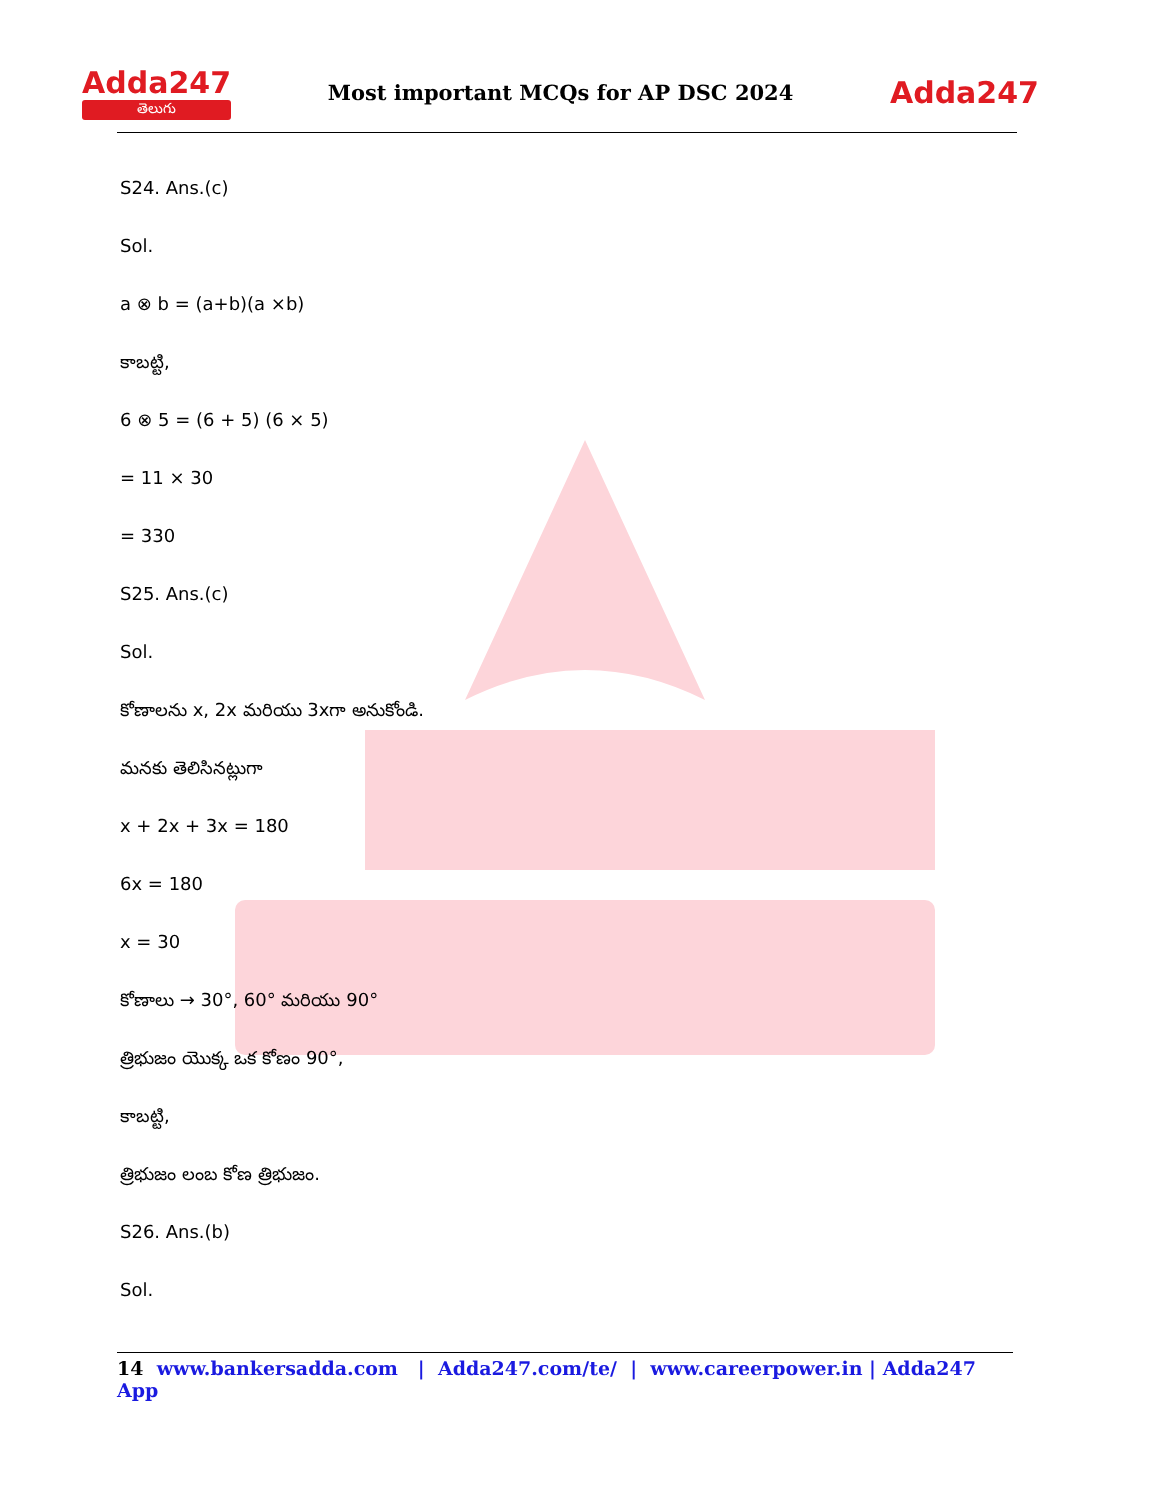Adda247
తెలుగు
Most important MCQs for AP DSC 2024
Adda247
S24. Ans.(c)
Sol.
a ⊗ b = (a+b)(a ×b)
కాబట్టి,
6 ⊗ 5 = (6 + 5) (6 × 5)
= 11 × 30
= 330
S25. Ans.(c)
Sol.
కోణాలను x, 2x మరియు 3xగా అనుకోండి.
మనకు తెలిసినట్లుగా
x + 2x + 3x = 180
6x = 180
x = 30
కోణాలు → 30°, 60° మరియు 90°
త్రిభుజం యొక్క ఒక కోణం 90°,
కాబట్టి,
త్రిభుజం లంబ కోణ త్రిభుజం.
S26. Ans.(b)
Sol.
14 www.bankersadda.com | Adda247.com/te/ | www.careerpower.in | Adda247 App